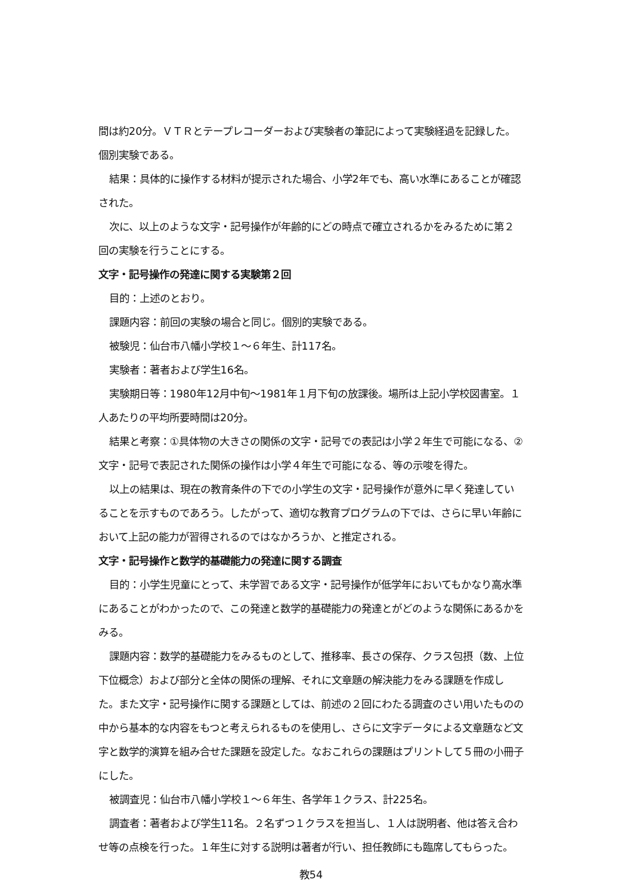間は約20分。ＶＴＲとテープレコーダーおよび実験者の筆記によって実験経過を記録した。個別実験である。
結果：具体的に操作する材料が提示された場合、小学2年でも、高い水準にあることが確認された。
次に、以上のような文字・記号操作が年齢的にどの時点で確立されるかをみるために第２回の実験を行うことにする。
文字・記号操作の発達に関する実験第２回
目的：上述のとおり。
課題内容：前回の実験の場合と同じ。個別的実験である。
被験児：仙台市八幡小学校１～６年生、計117名。
実験者：著者および学生16名。
実験期日等：1980年12月中旬～1981年１月下旬の放課後。場所は上記小学校図書室。１人あたりの平均所要時間は20分。
結果と考察：①具体物の大きさの関係の文字・記号での表記は小学２年生で可能になる、②文字・記号で表記された関係の操作は小学４年生で可能になる、等の示唆を得た。
以上の結果は、現在の教育条件の下での小学生の文字・記号操作が意外に早く発達していることを示すものであろう。したがって、適切な教育プログラムの下では、さらに早い年齢において上記の能力が習得されるのではなかろうか、と推定される。
文字・記号操作と数学的基礎能力の発達に関する調査
目的：小学生児童にとって、未学習である文字・記号操作が低学年においてもかなり高水準にあることがわかったので、この発達と数学的基礎能力の発達とがどのような関係にあるかをみる。
課題内容：数学的基礎能力をみるものとして、推移率、長さの保存、クラス包摂（数、上位下位概念）および部分と全体の関係の理解、それに文章題の解決能力をみる課題を作成した。また文字・記号操作に関する課題としては、前述の２回にわたる調査のさい用いたものの中から基本的な内容をもつと考えられるものを使用し、さらに文字データによる文章題など文字と数学的演算を組み合せた課題を設定した。なおこれらの課題はプリントして５冊の小冊子にした。
被調査児：仙台市八幡小学校１～６年生、各学年１クラス、計225名。
調査者：著者および学生11名。２名ずつ１クラスを担当し、１人は説明者、他は答え合わせ等の点検を行った。１年生に対する説明は著者が行い、担任教師にも臨席してもらった。
教54